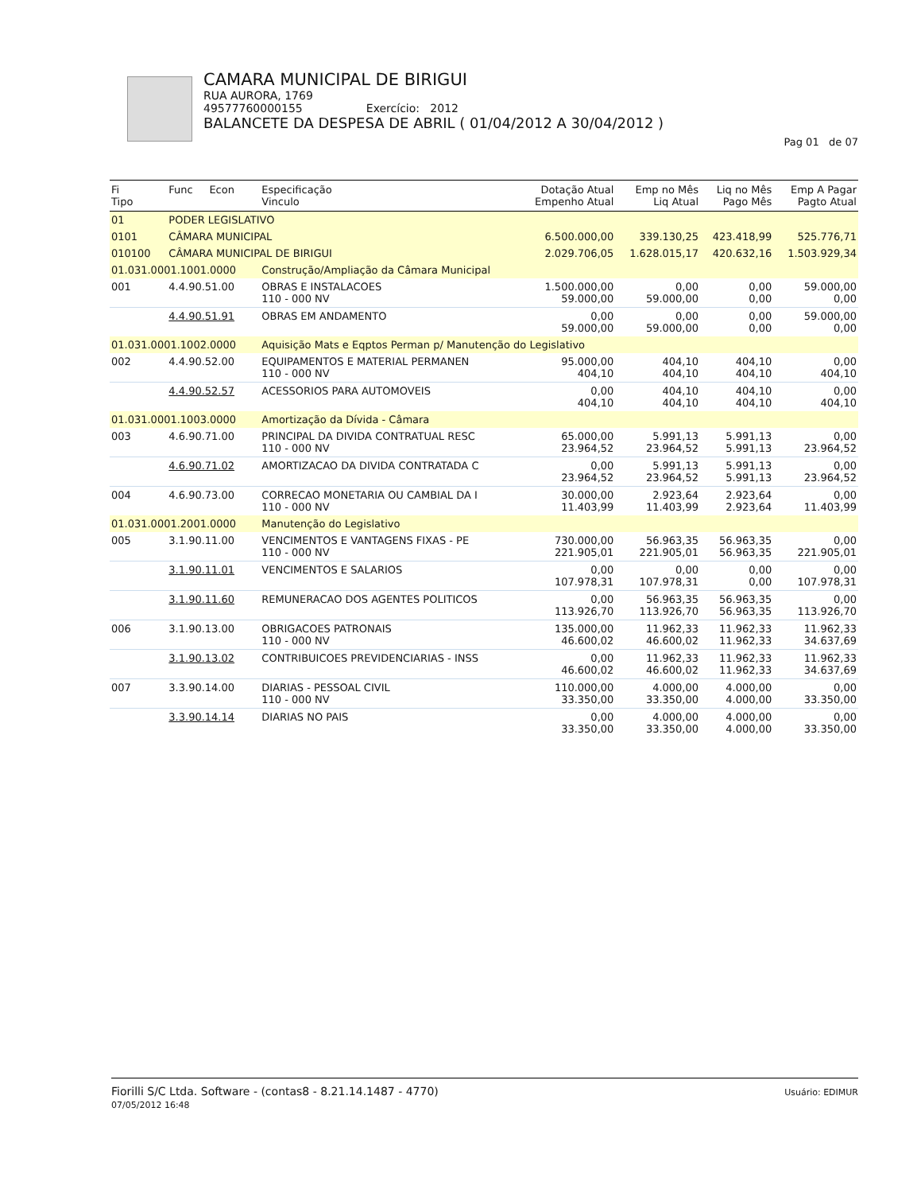CAMARA MUNICIPAL DE BIRIGUI
RUA AURORA, 1769
49577760000155 Exercício: 2012
BALANCETE DA DESPESA DE ABRIL ( 01/04/2012 A 30/04/2012 )
Pag 01 de 07
| Fi Tipo | Func Econ | Especificação Vinculo | Dotação Atual Empenho Atual | Emp no Mês Liq Atual | Liq no Mês Pago Mês | Emp A Pagar Pagto Atual |
| --- | --- | --- | --- | --- | --- | --- |
| 01 | PODER LEGISLATIVO | | | | | |
| 0101 | CÂMARA MUNICIPAL | | 6.500.000,00 | 339.130,25 | 423.418,99 | 525.776,71 |
| 010100 | CÂMARA MUNICIPAL DE BIRIGUI | | 2.029.706,05 | 1.628.015,17 | 420.632,16 | 1.503.929,34 |
| 01.031.0001.1001.0000 | | Construção/Ampliação da Câmara Municipal | | | | |
| 001 | 4.4.90.51.00 | OBRAS E INSTALACOES 110 - 000 NV | 1.500.000,00 59.000,00 | 0,00 59.000,00 | 0,00 0,00 | 59.000,00 0,00 |
| | 4.4.90.51.91 | OBRAS EM ANDAMENTO | 0,00 59.000,00 | 0,00 59.000,00 | 0,00 0,00 | 59.000,00 0,00 |
| 01.031.0001.1002.0000 | | Aquisição Mats e Eqptos Perman p/ Manutenção do Legislativo | | | | |
| 002 | 4.4.90.52.00 | EQUIPAMENTOS E MATERIAL PERMANEN 110 - 000 NV | 95.000,00 404,10 | 404,10 404,10 | 404,10 404,10 | 0,00 404,10 |
| | 4.4.90.52.57 | ACESSORIOS PARA AUTOMOVEIS | 0,00 404,10 | 404,10 404,10 | 404,10 404,10 | 0,00 404,10 |
| 01.031.0001.1003.0000 | | Amortização da Dívida - Câmara | | | | |
| 003 | 4.6.90.71.00 | PRINCIPAL DA DIVIDA CONTRATUAL RESC 110 - 000 NV | 65.000,00 23.964,52 | 5.991,13 23.964,52 | 5.991,13 5.991,13 | 0,00 23.964,52 |
| | 4.6.90.71.02 | AMORTIZACAO DA DIVIDA CONTRATADA C | 0,00 23.964,52 | 5.991,13 23.964,52 | 5.991,13 5.991,13 | 0,00 23.964,52 |
| 004 | 4.6.90.73.00 | CORRECAO MONETARIA OU CAMBIAL DA I 110 - 000 NV | 30.000,00 11.403,99 | 2.923,64 11.403,99 | 2.923,64 2.923,64 | 0,00 11.403,99 |
| 01.031.0001.2001.0000 | | Manutenção do Legislativo | | | | |
| 005 | 3.1.90.11.00 | VENCIMENTOS E VANTAGENS FIXAS - PE 110 - 000 NV | 730.000,00 221.905,01 | 56.963,35 221.905,01 | 56.963,35 56.963,35 | 0,00 221.905,01 |
| | 3.1.90.11.01 | VENCIMENTOS E SALARIOS | 0,00 107.978,31 | 0,00 107.978,31 | 0,00 0,00 | 0,00 107.978,31 |
| | 3.1.90.11.60 | REMUNERACAO DOS AGENTES POLITICOS | 0,00 113.926,70 | 56.963,35 113.926,70 | 56.963,35 56.963,35 | 0,00 113.926,70 |
| 006 | 3.1.90.13.00 | OBRIGACOES PATRONAIS 110 - 000 NV | 135.000,00 46.600,02 | 11.962,33 46.600,02 | 11.962,33 11.962,33 | 11.962,33 34.637,69 |
| | 3.1.90.13.02 | CONTRIBUICOES PREVIDENCIARIAS - INSS | 0,00 46.600,02 | 11.962,33 46.600,02 | 11.962,33 11.962,33 | 11.962,33 34.637,69 |
| 007 | 3.3.90.14.00 | DIARIAS - PESSOAL CIVIL 110 - 000 NV | 110.000,00 33.350,00 | 4.000,00 33.350,00 | 4.000,00 4.000,00 | 0,00 33.350,00 |
| | 3.3.90.14.14 | DIARIAS NO PAIS | 0,00 33.350,00 | 4.000,00 33.350,00 | 4.000,00 4.000,00 | 0,00 33.350,00 |
Fiorilli S/C Ltda. Software - (contas8 - 8.21.14.1487 - 4770)
07/05/2012 16:48
Usuário: EDIMUR